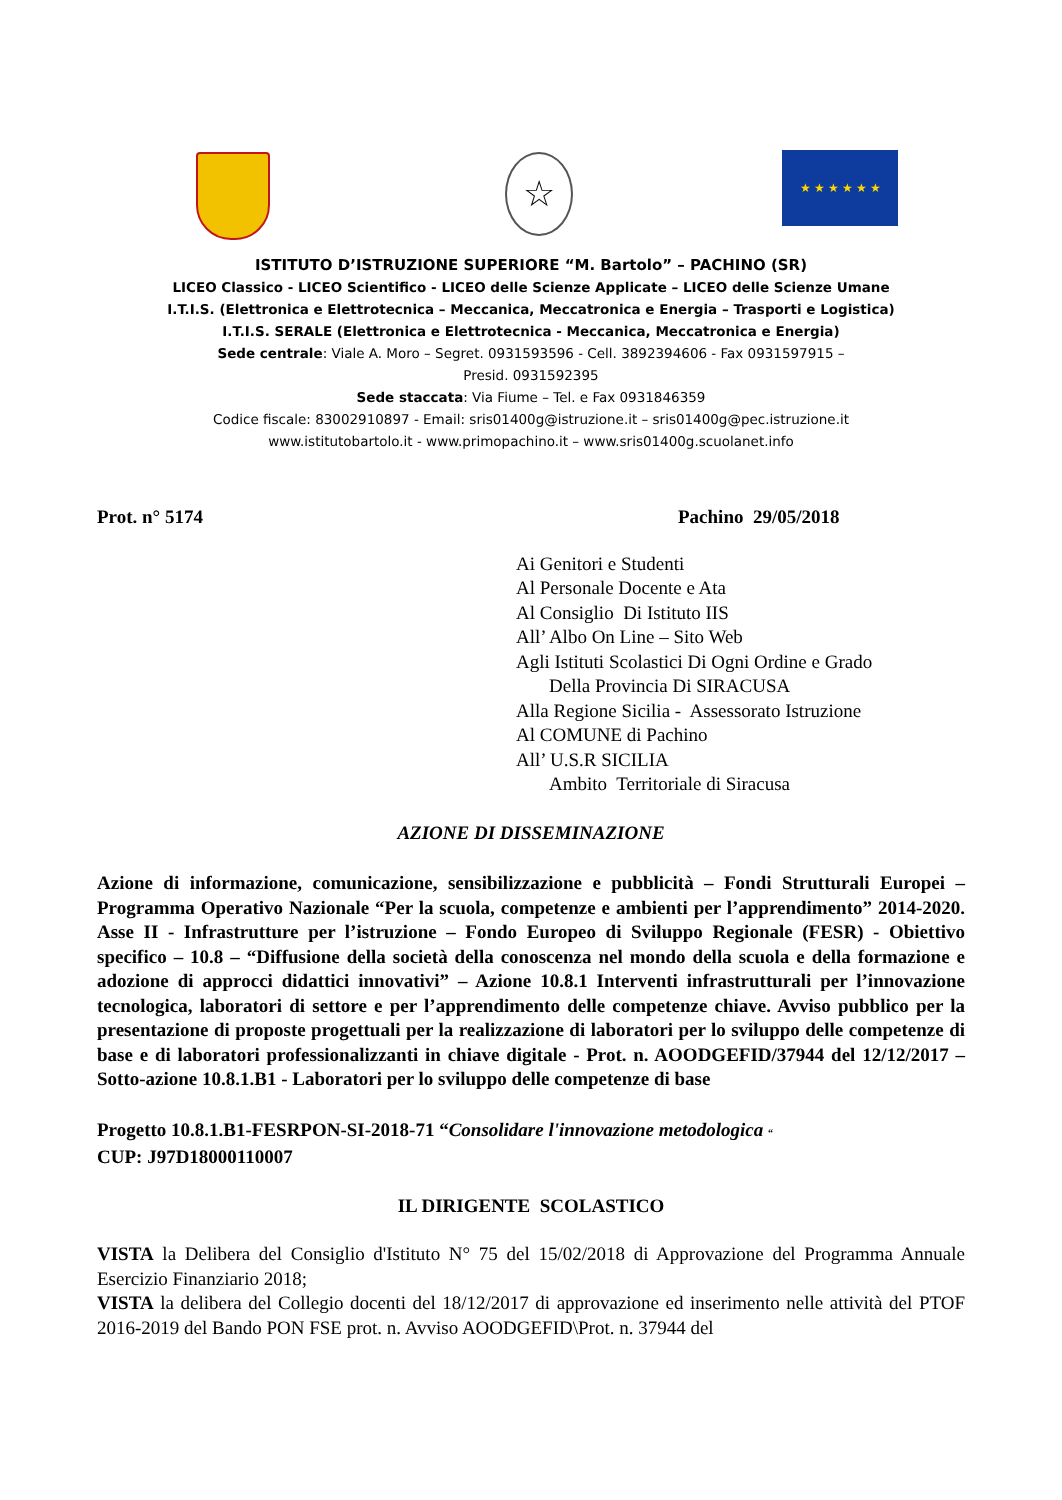☆ ★ ★ ★ ★ ★ ★
ISTITUTO D’ISTRUZIONE SUPERIORE “M. Bartolo” – PACHINO (SR)
LICEO Classico - LICEO Scientifico - LICEO delle Scienze Applicate – LICEO delle Scienze Umane
I.T.I.S. (Elettronica e Elettrotecnica – Meccanica, Meccatronica e Energia – Trasporti e Logistica)
I.T.I.S. SERALE (Elettronica e Elettrotecnica - Meccanica, Meccatronica e Energia)
Sede centrale: Viale A. Moro – Segret. 0931593596 - Cell. 3892394606 - Fax 0931597915 –
Presid. 0931592395
Sede staccata: Via Fiume – Tel. e Fax 0931846359
Codice fiscale: 83002910897 - Email: sris01400g@istruzione.it – sris01400g@pec.istruzione.it
www.istitutobartolo.it - www.primopachino.it – www.sris01400g.scuolanet.info
Prot. n° 5174 Pachino 29/05/2018
Ai Genitori e Studenti
Al Personale Docente e Ata
Al Consiglio Di Istituto IIS
All’ Albo On Line – Sito Web
Agli Istituti Scolastici Di Ogni Ordine e Grado
Della Provincia Di SIRACUSA
Alla Regione Sicilia - Assessorato Istruzione
Al COMUNE di Pachino
All’ U.S.R SICILIA
Ambito Territoriale di Siracusa
AZIONE DI DISSEMINAZIONE
Azione di informazione, comunicazione, sensibilizzazione e pubblicità – Fondi Strutturali Europei – Programma Operativo Nazionale “Per la scuola, competenze e ambienti per l’apprendimento” 2014-2020. Asse II - Infrastrutture per l’istruzione – Fondo Europeo di Sviluppo Regionale (FESR) - Obiettivo specifico – 10.8 – “Diffusione della società della conoscenza nel mondo della scuola e della formazione e adozione di approcci didattici innovativi” – Azione 10.8.1 Interventi infrastrutturali per l’innovazione tecnologica, laboratori di settore e per l’apprendimento delle competenze chiave. Avviso pubblico per la presentazione di proposte progettuali per la realizzazione di laboratori per lo sviluppo delle competenze di base e di laboratori professionalizzanti in chiave digitale - Prot. n. AOODGEFID/37944 del 12/12/2017 – Sotto-azione 10.8.1.B1 - Laboratori per lo sviluppo delle competenze di base
Progetto 10.8.1.B1-FESRPON-SI-2018-71 “Consolidare l'innovazione metodologica “
CUP: J97D18000110007
IL DIRIGENTE SCOLASTICO
VISTA la Delibera del Consiglio d'Istituto N° 75 del 15/02/2018 di Approvazione del Programma Annuale Esercizio Finanziario 2018;
VISTA la delibera del Collegio docenti del 18/12/2017 di approvazione ed inserimento nelle attività del PTOF 2016-2019 del Bando PON FSE prot. n. Avviso AOODGEFID\Prot. n. 37944 del